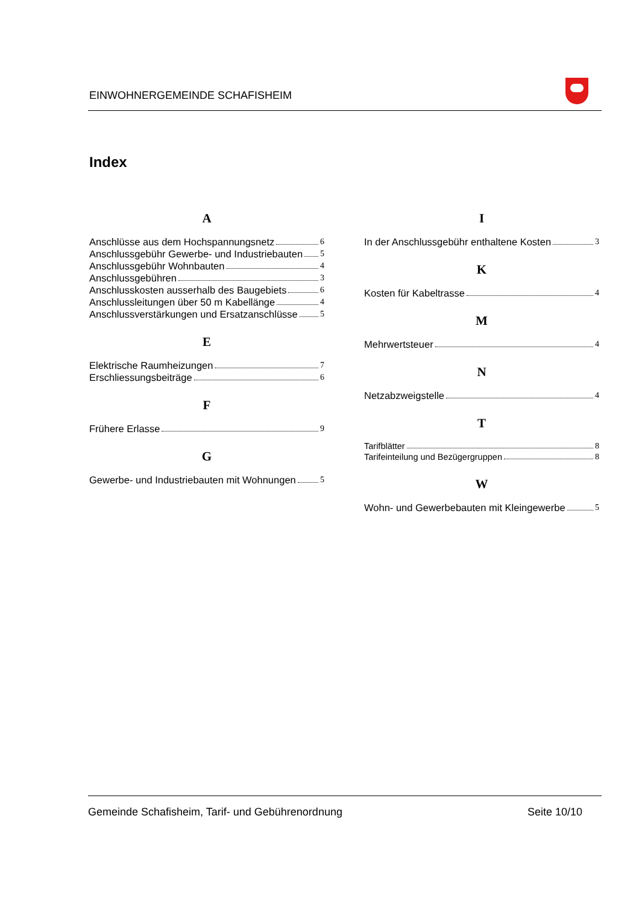EINWOHNERGEMEINDE SCHAFISHEIM
Index
A
Anschlüsse aus dem Hochspannungsnetz 6
Anschlussgebühr Gewerbe- und Industriebauten 5
Anschlussgebühr Wohnbauten 4
Anschlussgebühren 3
Anschlusskosten ausserhalb des Baugebiets 6
Anschlussleitungen über 50 m Kabellänge 4
Anschlussverstärkungen und Ersatzanschlüsse 5
E
Elektrische Raumheizungen 7
Erschliessungsbeiträge 6
F
Frühere Erlasse 9
G
Gewerbe- und Industriebauten mit Wohnungen 5
I
In der Anschlussgebühr enthaltene Kosten 3
K
Kosten für Kabeltrasse 4
M
Mehrwertsteuer 4
N
Netzabzweigstelle 4
T
Tarifblätter 8
Tarifeinteilung und Bezügergruppen 8
W
Wohn- und Gewerbebauten mit Kleingewerbe 5
Gemeinde Schafisheim, Tarif- und Gebührenordnung Seite 10/10